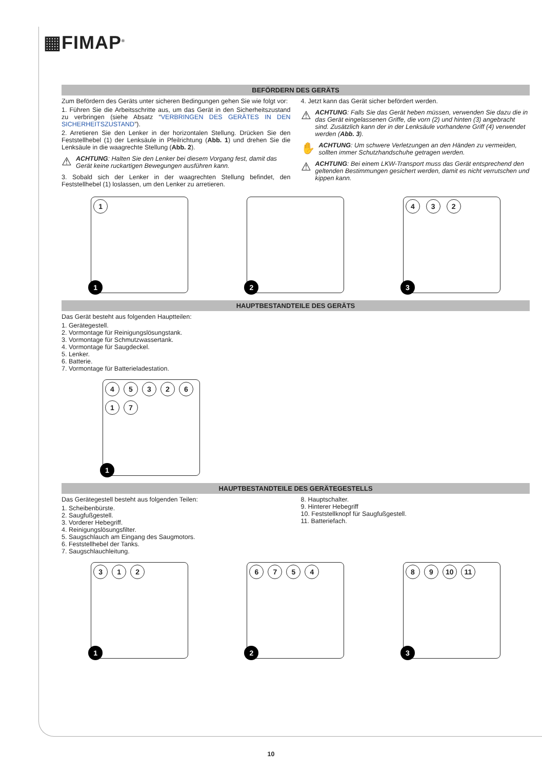▦FIMAP<sup>®</sup>
BEFÖRDERN DES GERÄTS
Zum Befördern des Geräts unter sicheren Bedingungen gehen Sie wie folgt vor:
1. Führen Sie die Arbeitsschritte aus, um das Gerät in den Sicherheitszustand zu verbringen (siehe Absatz “VERBRINGEN DES GERÄTES IN DEN SICHERHEITSZUSTAND”).
2. Arretieren Sie den Lenker in der horizontalen Stellung. Drücken Sie den Feststellhebel (1) der Lenksäule in Pfeilrichtung (Abb. 1) und drehen Sie die Lenksäule in die waagrechte Stellung (Abb. 2).
⚠
ACHTUNG: Halten Sie den Lenker bei diesem Vorgang fest, damit das Gerät keine ruckartigen Bewegungen ausführen kann.
3. Sobald sich der Lenker in der waagrechten Stellung befindet, den Feststellhebel (1) loslassen, um den Lenker zu arretieren.
4. Jetzt kann das Gerät sicher befördert werden.
⚠
ACHTUNG: Falls Sie das Gerät heben müssen, verwenden Sie dazu die in das Gerät eingelassenen Griffe, die vorn (2) und hinten (3) angebracht sind. Zusätzlich kann der in der Lenksäule vorhandene Griff (4) verwendet werden (Abb. 3).
✋
ACHTUNG: Um schwere Verletzungen an den Händen zu vermeiden, sollten immer Schutzhandschuhe getragen werden.
⚠
ACHTUNG: Bei einem LKW-Transport muss das Gerät entsprechend den geltenden Bestimmungen gesichert werden, damit es nicht verrutschen und kippen kann.
1
1
2
4 3 2
3
HAUPTBESTANDTEILE DES GERÄTS
Das Gerät besteht aus folgenden Hauptteilen:
1. Gerätegestell.
2. Vormontage für Reinigungslösungstank.
3. Vormontage für Schmutzwassertank.
4. Vormontage für Saugdeckel.
5. Lenker.
6. Batterie.
7. Vormontage für Batterieladestation.
4532617
1
HAUPTBESTANDTEILE DES GERÄTEGESTELLS
Das Gerätegestell besteht aus folgenden Teilen:
1. Scheibenbürste.
2. Saugfußgestell.
3. Vorderer Hebegriff.
4. Reinigungslösungsfilter.
5. Saugschlauch am Eingang des Saugmotors.
6. Feststellhebel der Tanks.
7. Saugschlauchleitung.
8. Hauptschalter.
9. Hinterer Hebegriff
10. Feststellknopf für Saugfußgestell.
11. Batteriefach.
312
1
6754
2
89 10 11
3
10